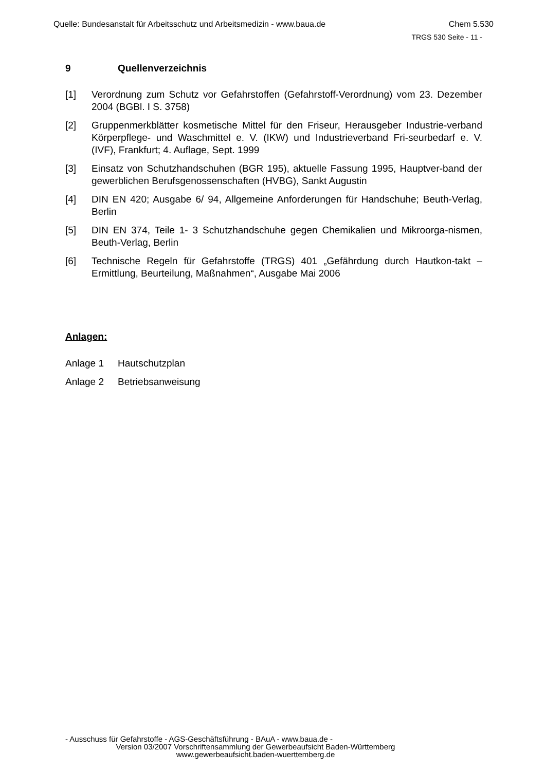Quelle: Bundesanstalt für Arbeitsschutz und Arbeitsmedizin - www.baua.de Chem 5.530
TRGS 530 Seite - 11 -
9 Quellenverzeichnis
[1] Verordnung zum Schutz vor Gefahrstoffen (Gefahrstoff-Verordnung) vom 23. Dezember 2004 (BGBl. I S. 3758)
[2] Gruppenmerkblätter kosmetische Mittel für den Friseur, Herausgeber Industrie-verband Körperpflege- und Waschmittel e. V. (IKW) und Industrieverband Fri-seurbedarf e. V. (IVF), Frankfurt; 4. Auflage, Sept. 1999
[3] Einsatz von Schutzhandschuhen (BGR 195), aktuelle Fassung 1995, Hauptver-band der gewerblichen Berufsgenossenschaften (HVBG), Sankt Augustin
[4] DIN EN 420; Ausgabe 6/ 94, Allgemeine Anforderungen für Handschuhe; Beuth-Verlag, Berlin
[5] DIN EN 374, Teile 1- 3 Schutzhandschuhe gegen Chemikalien und Mikroorga-nismen, Beuth-Verlag, Berlin
[6] Technische Regeln für Gefahrstoffe (TRGS) 401 „Gefährdung durch Hautkon-takt – Ermittlung, Beurteilung, Maßnahmen“, Ausgabe Mai 2006
Anlagen:
Anlage 1 Hautschutzplan
Anlage 2 Betriebsanweisung
- Ausschuss für Gefahrstoffe - AGS-Geschäftsführung - BAuA - www.baua.de -
Version 03/2007 Vorschriftensammlung der Gewerbeaufsicht Baden-Württemberg
www.gewerbeaufsicht.baden-wuerttemberg.de